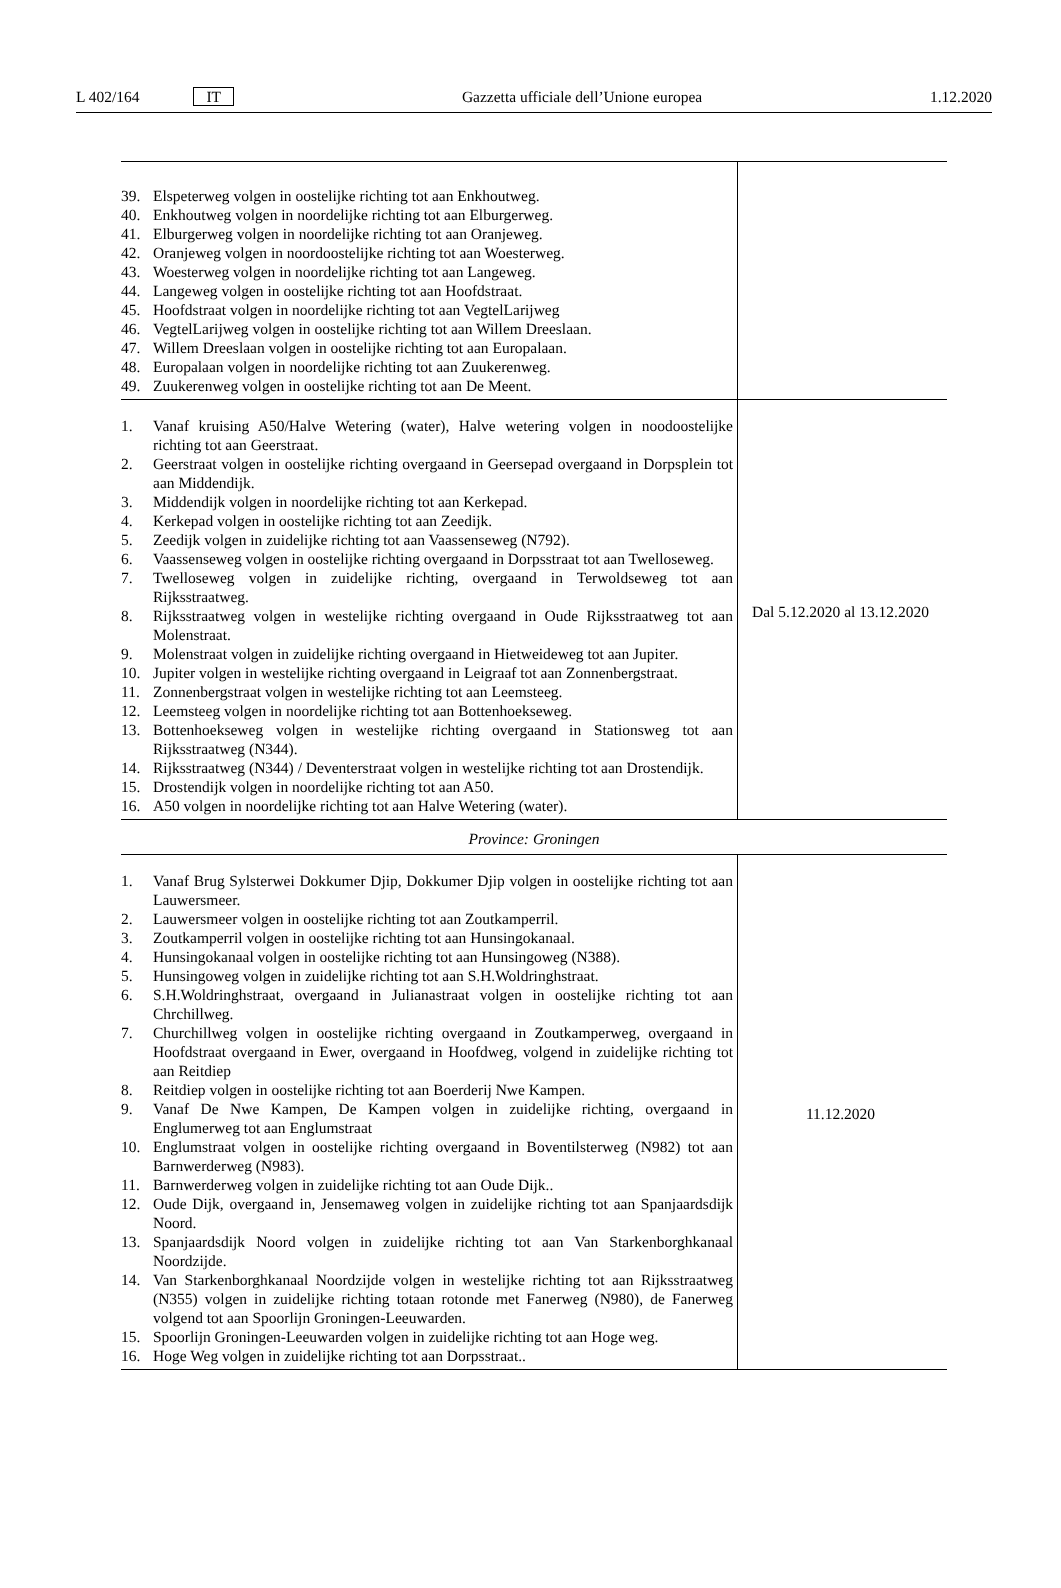L 402/164 IT Gazzetta ufficiale dell’Unione europea 1.12.2020
| 39. Elspeterweg volgen in oostelijke richting tot aan Enkhoutweg. 40. Enkhoutweg volgen in noordelijke richting tot aan Elburgerweg. 41. Elburgerweg volgen in noordelijke richting tot aan Oranjeweg. 42. Oranjeweg volgen in noordoostelijke richting tot aan Woesterweg. 43. Woesterweg volgen in noordelijke richting tot aan Langeweg. 44. Langeweg volgen in oostelijke richting tot aan Hoofdstraat. 45. Hoofdstraat volgen in noordelijke richting tot aan VegtelLarijweg 46. VegtelLarijweg volgen in oostelijke richting tot aan Willem Dreeslaan. 47. Willem Dreeslaan volgen in oostelijke richting tot aan Europalaan. 48. Europalaan volgen in noordelijke richting tot aan Zuukerenweg. 49. Zuukerenweg volgen in oostelijke richting tot aan De Meent. | |
| 1. Vanaf kruising A50/Halve Wetering (water), Halve wetering volgen in noodoostelijke richting tot aan Geerstraat. 2. Geerstraat volgen in oostelijke richting overgaand in Geersepad overgaand in Dorpsplein tot aan Middendijk. 3. Middendijk volgen in noordelijke richting tot aan Kerkepad. 4. Kerkepad volgen in oostelijke richting tot aan Zeedijk. 5. Zeedijk volgen in zuidelijke richting tot aan Vaassenseweg (N792). 6. Vaassenseweg volgen in oostelijke richting overgaand in Dorpsstraat tot aan Twelloseweg. 7. Twelloseweg volgen in zuidelijke richting, overgaand in Terwoldseweg tot aan Rijksstraatweg. 8. Rijksstraatweg volgen in westelijke richting overgaand in Oude Rijksstraatweg tot aan Molenstraat. 9. Molenstraat volgen in zuidelijke richting overgaand in Hietweideweg tot aan Jupiter. 10. Jupiter volgen in westelijke richting overgaand in Leigraaf tot aan Zonnenbergstraat. 11. Zonnenbergstraat volgen in westelijke richting tot aan Leemsteeg. 12. Leemsteeg volgen in noordelijke richting tot aan Bottenhoekseweg. 13. Bottenhoekseweg volgen in westelijke richting overgaand in Stationsweg tot aan Rijksstraatweg (N344). 14. Rijksstraatweg (N344) / Deventerstraat volgen in westelijke richting tot aan Drostendijk. 15. Drostendijk volgen in noordelijke richting tot aan A50. 16. A50 volgen in noordelijke richting tot aan Halve Wetering (water). | Dal 5.12.2020 al 13.12.2020 |
| Province: Groningen | |
| 1. Vanaf Brug Sylsterwei Dokkumer Djip, Dokkumer Djip volgen in oostelijke richting tot aan Lauwersmeer. 2. Lauwersmeer volgen in oostelijke richting tot aan Zoutkamperril. 3. Zoutkamperril volgen in oostelijke richting tot aan Hunsingokanaal. 4. Hunsingokanaal volgen in oostelijke richting tot aan Hunsingoweg (N388). 5. Hunsingoweg volgen in zuidelijke richting tot aan S.H.Woldringhstraat. 6. S.H.Woldringhstraat, overgaand in Julianastraat volgen in oostelijke richting tot aan Chrchillweg. 7. Churchillweg volgen in oostelijke richting overgaand in Zoutkamperweg, overgaand in Hoofdstraat overgaand in Ewer, overgaand in Hoofdweg, volgend in zuidelijke richting tot aan Reitdiep 8. Reitdiep volgen in oostelijke richting tot aan Boerderij Nwe Kampen. 9. Vanaf De Nwe Kampen, De Kampen volgen in zuidelijke richting, overgaand in Englumerweg tot aan Englumstraat 10. Englumstraat volgen in oostelijke richting overgaand in Boventilsterweg (N982) tot aan Barnwerderweg (N983). 11. Barnwerderweg volgen in zuidelijke richting tot aan Oude Dijk.. 12. Oude Dijk, overgaand in, Jensemaweg volgen in zuidelijke richting tot aan Spanjaardsdijk Noord. 13. Spanjaardsdijk Noord volgen in zuidelijke richting tot aan Van Starkenborghkanaal Noordzijde. 14. Van Starkenborghkanaal Noordzijde volgen in westelijke richting tot aan Rijksstraatweg (N355) volgen in zuidelijke richting totaan rotonde met Fanerweg (N980), de Fanerweg volgend tot aan Spoorlijn Groningen-Leeuwarden. 15. Spoorlijn Groningen-Leeuwarden volgen in zuidelijke richting tot aan Hoge weg. 16. Hoge Weg volgen in zuidelijke richting tot aan Dorpsstraat.. | 11.12.2020 |